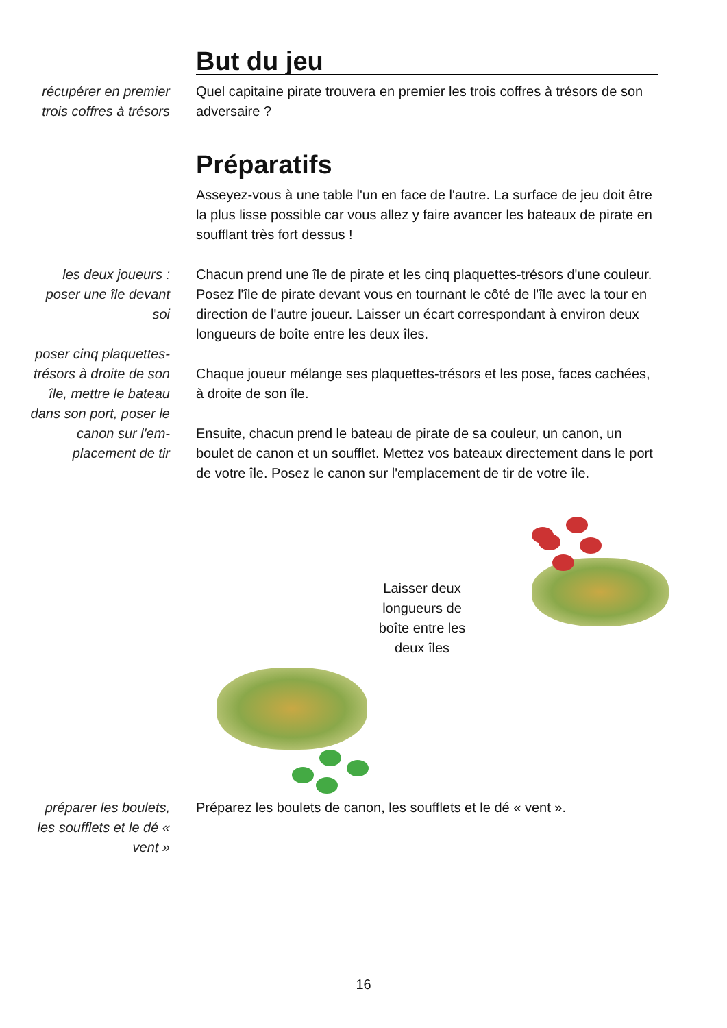But du jeu
récupérer en premier trois coffres à trésors
Quel capitaine pirate trouvera en premier les trois coffres à trésors de son adversaire ?
Préparatifs
Asseyez-vous à une table l'un en face de l'autre. La surface de jeu doit être la plus lisse possible car vous allez y faire avancer les bateaux de pirate en soufflant très fort dessus !
les deux joueurs : poser une île devant soi
poser cinq plaquettes-trésors à droite de son île, mettre le bateau dans son port, poser le canon sur l'em-placement de tir
Chacun prend une île de pirate et les cinq plaquettes-trésors d'une couleur. Posez l'île de pirate devant vous en tournant le côté de l'île avec la tour en direction de l'autre joueur. Laisser un écart correspondant à environ deux longueurs de boîte entre les deux îles.
Chaque joueur mélange ses plaquettes-trésors et les pose, faces cachées, à droite de son île.
Ensuite, chacun prend le bateau de pirate de sa couleur, un canon, un boulet de canon et un soufflet. Mettez vos bateaux directement dans le port de votre île. Posez le canon sur l'emplacement de tir de votre île.
Laisser deux longueurs de boîte entre les deux îles
préparer les boulets, les soufflets et le dé « vent »
Préparez les boulets de canon, les soufflets et le dé « vent ».
16